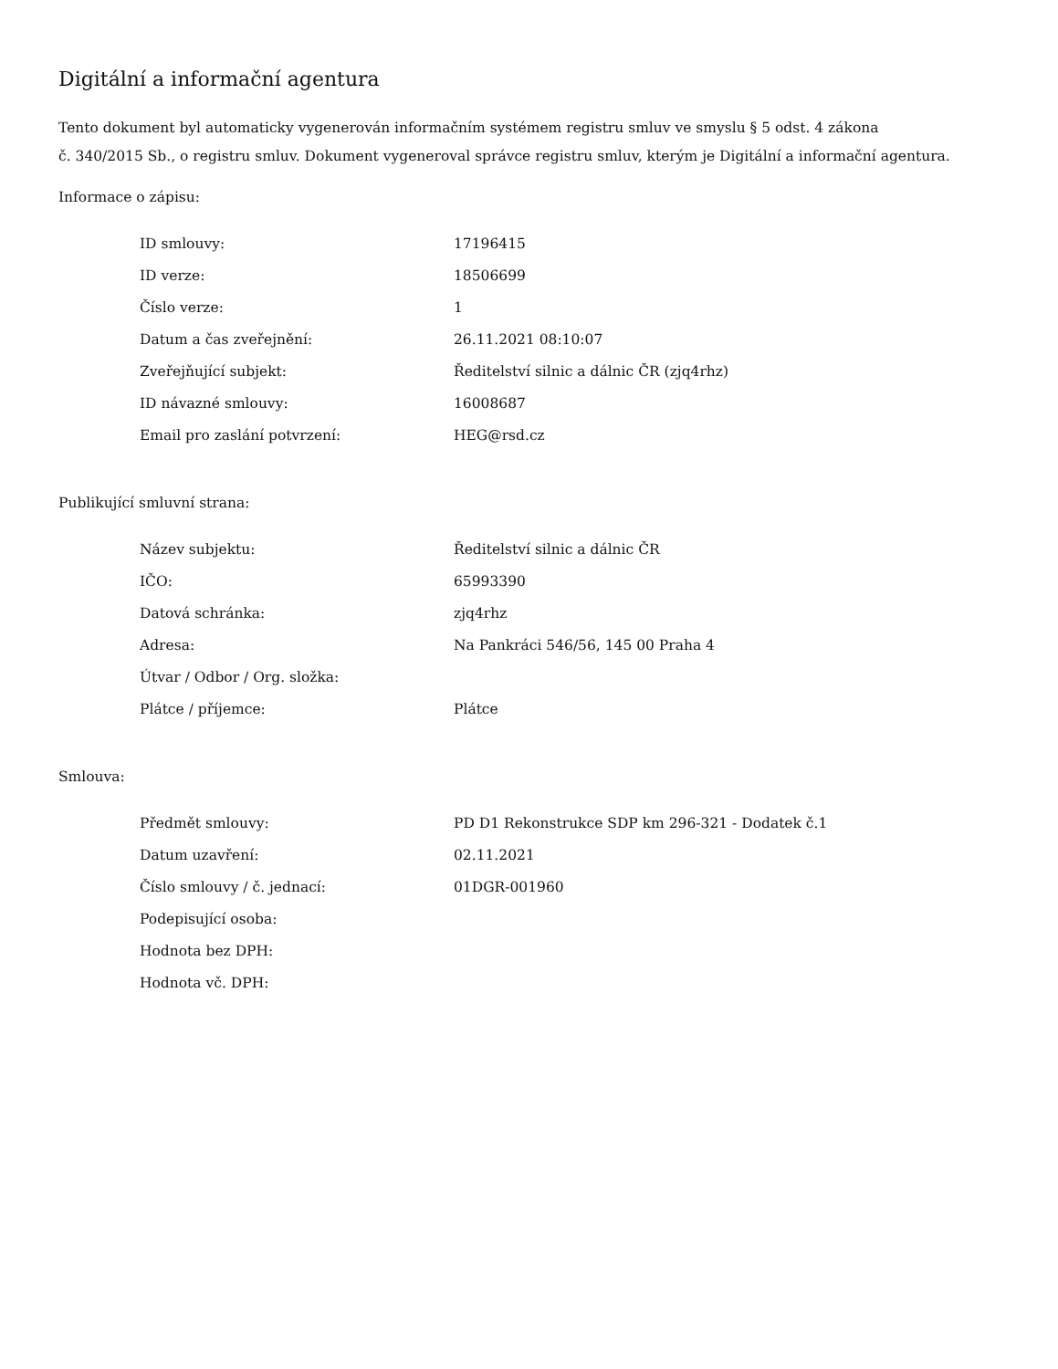Digitální a informační agentura
Tento dokument byl automaticky vygenerován informačním systémem registru smluv ve smyslu § 5 odst. 4 zákona
č. 340/2015 Sb., o registru smluv. Dokument vygeneroval správce registru smluv, kterým je Digitální a informační agentura.
Informace o zápisu:
| ID smlouvy: | 17196415 |
| ID verze: | 18506699 |
| Číslo verze: | 1 |
| Datum a čas zveřejnění: | 26.11.2021 08:10:07 |
| Zveřejňující subjekt: | Ředitelství silnic a dálnic ČR (zjq4rhz) |
| ID návazné smlouvy: | 16008687 |
| Email pro zaslání potvrzení: | HEG@rsd.cz |
Publikující smluvní strana:
| Název subjektu: | Ředitelství silnic a dálnic ČR |
| IČO: | 65993390 |
| Datová schránka: | zjq4rhz |
| Adresa: | Na Pankráci 546/56, 145 00 Praha 4 |
| Útvar / Odbor / Org. složka: | |
| Plátce / příjemce: | Plátce |
Smlouva:
| Předmět smlouvy: | PD D1 Rekonstrukce SDP km 296-321 - Dodatek č.1 |
| Datum uzavření: | 02.11.2021 |
| Číslo smlouvy / č. jednací: | 01DGR-001960 |
| Podepisující osoba: | |
| Hodnota bez DPH: | |
| Hodnota vč. DPH: | |